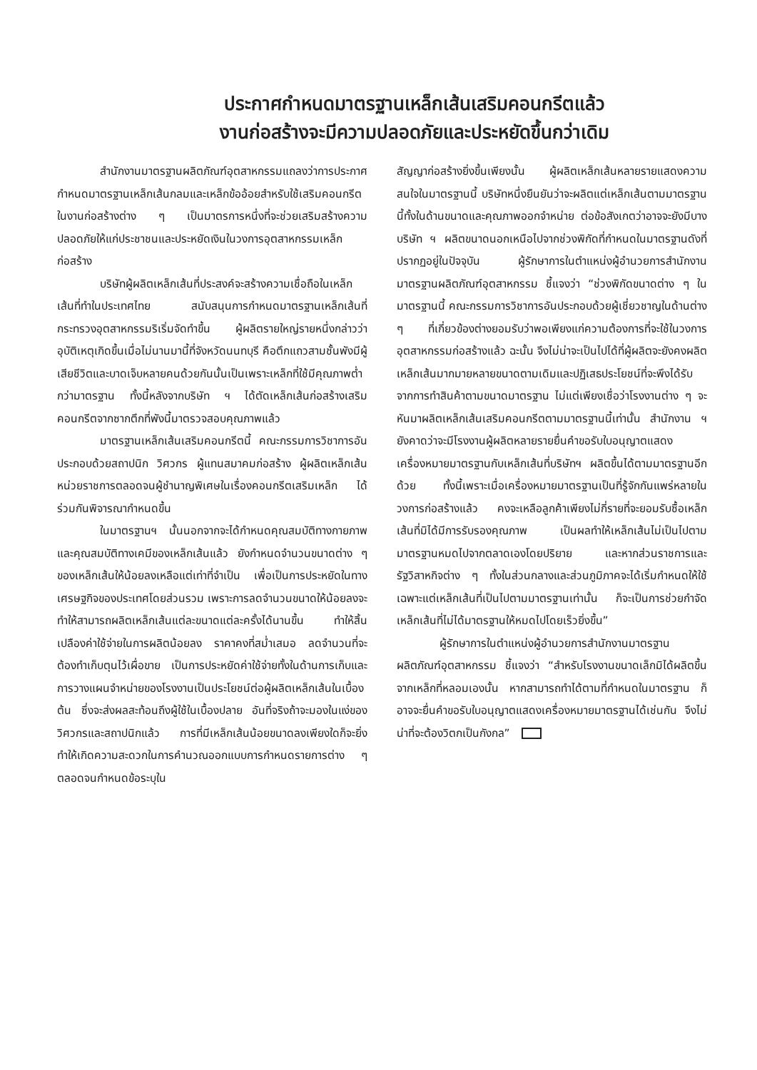ประกาศกำหนดมาตรฐานเหล็กเส้นเสริมคอนกรีตแล้ว
งานก่อสร้างจะมีความปลอดภัยและประหยัดขึ้นกว่าเดิม
สำนักงานมาตรฐานผลิตภัณฑ์อุตสาหกรรมแถลงว่าการประกาศกำหนดมาตรฐานเหล็กเส้นกลมและเหล็กข้ออ้อยสำหรับใช้เสริมคอนกรีตในงานก่อสร้างต่าง ๆ เป็นมาตรการหนึ่งที่จะช่วยเสริมสร้างความปลอดภัยให้แก่ประชาชนและประหยัดเงินในวงการอุตสาหกรรมเหล็กก่อสร้าง
บริษัทผู้ผลิตเหล็กเส้นที่ประสงค์จะสร้างความเชื่อถือในเหล็กเส้นที่ทำในประเทศไทย สนับสนุนการกำหนดมาตรฐานเหล็กเส้นที่กระทรวงอุตสาหกรรมริเริ่มจัดทำขึ้น ผู้ผลิตรายใหญ่รายหนึ่งกล่าวว่า อุบัติเหตุเกิดขึ้นเมื่อไม่นานมานี้ที่จังหวัดนนทบุรี คือตึกแถวสามชั้นพังมีผู้เสียชีวิตและบาดเจ็บหลายคนด้วยกันนั้นเป็นเพราะเหล็กที่ใช้มีคุณภาพต่ำกว่ามาตรฐาน ทั้งนี้หลังจากบริษัท ฯ ได้ตัดเหล็กเส้นก่อสร้างเสริมคอนกรีตจากซากตึกที่พังนี้มาตรวจสอบคุณภาพแล้ว
มาตรฐานเหล็กเส้นเสริมคอนกรีตนี้ คณะกรรมการวิชาการอันประกอบด้วยสถาปนิก วิศวกร ผู้แทนสมาคมก่อสร้าง ผู้ผลิตเหล็กเส้น หน่วยราชการตลอดจนผู้ชำนาญพิเศษในเรื่องคอนกรีตเสริมเหล็ก ได้ร่วมกันพิจารณากำหนดขึ้น
ในมาตรฐานฯ นั้นนอกจากจะได้กำหนดคุณสมบัติทางกายภาพ และคุณสมบัติทางเคมีของเหล็กเส้นแล้ว ยังกำหนดจำนวนขนาดต่าง ๆ ของเหล็กเส้นให้น้อยลงเหลือแต่เท่าที่จำเป็น เพื่อเป็นการประหยัดในทางเศรษฐกิจของประเทศโดยส่วนรวม เพราะการลดจำนวนขนาดให้น้อยลงจะทำให้สามารถผลิตเหล็กเส้นแต่ละขนาดแต่ละครั้งได้นานขึ้น ทำให้สิ้นเปลืองค่าใช้จ่ายในการผลิตน้อยลง ราคาคงที่สม่ำเสมอ ลดจำนวนที่จะต้องทำเก็บตุนไว้เผื่อขาย เป็นการประหยัดค่าใช้จ่ายทั้งในด้านการเก็บและการวางแผนจำหน่ายของโรงงานเป็นประโยชน์ต่อผู้ผลิตเหล็กเส้นในเบื้องต้น ซึ่งจะส่งผลสะท้อนถึงผู้ใช้ในเบื้องปลาย อันที่จริงถ้าจะมองในแง่ของวิศวกรและสถาปนิกแล้ว การที่มีเหล็กเส้นน้อยขนาดลงเพียงใดก็จะยิ่งทำให้เกิดความสะดวกในการคำนวณออกแบบการกำหนดรายการต่าง ๆ ตลอดจนกำหนดข้อระบุใน
สัญญาก่อสร้างยิ่งขึ้นเพียงนั้น ผู้ผลิตเหล็กเส้นหลายรายแสดงความสนใจในมาตรฐานนี้ บริษัทหนึ่งยืนยันว่าจะผลิตแต่เหล็กเส้นตามมาตรฐานนี้ทั้งในด้านขนาดและคุณภาพออกจำหน่าย ต่อข้อสังเกตว่าอาจจะยังมีบางบริษัท ฯ ผลิตขนาดนอกเหนือไปจากช่วงพิกัดที่กำหนดในมาตรฐานดังที่ปรากฏอยู่ในปัจจุบัน ผู้รักษาการในตำแหน่งผู้อำนวยการสำนักงานมาตรฐานผลิตภัณฑ์อุตสาหกรรม ชี้แจงว่า “ช่วงพิกัดขนาดต่าง ๆ ในมาตรฐานนี้ คณะกรรมการวิชาการอันประกอบด้วยผู้เชี่ยวชาญในด้านต่าง ๆ ที่เกี่ยวข้องต่างยอมรับว่าพอเพียงแก่ความต้องการที่จะใช้ในวงการอุตสาหกรรมก่อสร้างแล้ว ฉะนั้น จึงไม่น่าจะเป็นไปได้ที่ผู้ผลิตจะยังคงผลิตเหล็กเส้นมากมายหลายขนาดตามเดิมและปฏิเสธประโยชน์ที่จะพึงได้รับจากการทำสินค้าตามขนาดมาตรฐาน ไม่แต่เพียงเชื่อว่าโรงงานต่าง ๆ จะหันมาผลิตเหล็กเส้นเสริมคอนกรีตตามมาตรฐานนี้เท่านั้น สำนักงาน ฯ ยังคาดว่าจะมีโรงงานผู้ผลิตหลายรายยื่นคำขอรับใบอนุญาตแสดงเครื่องหมายมาตรฐานกับเหล็กเส้นที่บริษัทฯ ผลิตขึ้นได้ตามมาตรฐานอีกด้วย ทั้งนี้เพราะเมื่อเครื่องหมายมาตรฐานเป็นที่รู้จักกันแพร่หลายในวงการก่อสร้างแล้ว คงจะเหลือลูกค้าเพียงไม่กี่รายที่จะยอมรับซื้อเหล็กเส้นที่มิได้มีการรับรองคุณภาพ เป็นผลทำให้เหล็กเส้นไม่เป็นไปตามมาตรฐานหมดไปจากตลาดเองโดยปริยาย และหากส่วนราชการและรัฐวิสาหกิจต่าง ๆ ทั้งในส่วนกลางและส่วนภูมิภาคจะได้เริ่มกำหนดให้ใช้เฉพาะแต่เหล็กเส้นที่เป็นไปตามมาตรฐานเท่านั้น ก็จะเป็นการช่วยกำจัดเหล็กเส้นที่ไม่ได้มาตรฐานให้หมดไปโดยเร็วยิ่งขึ้น”
ผู้รักษาการในตำแหน่งผู้อำนวยการสำนักงานมาตรฐานผลิตภัณฑ์อุตสาหกรรม ชี้แจงว่า “สำหรับโรงงานขนาดเล็กมิได้ผลิตขึ้นจากเหล็กที่หลอมเองนั้น หากสามารถทำได้ตามที่กำหนดในมาตรฐาน ก็อาจจะยื่นคำขอรับใบอนุญาตแสดงเครื่องหมายมาตรฐานได้เช่นกัน จึงไม่น่าที่จะต้องวิตกเป็นกังกล”